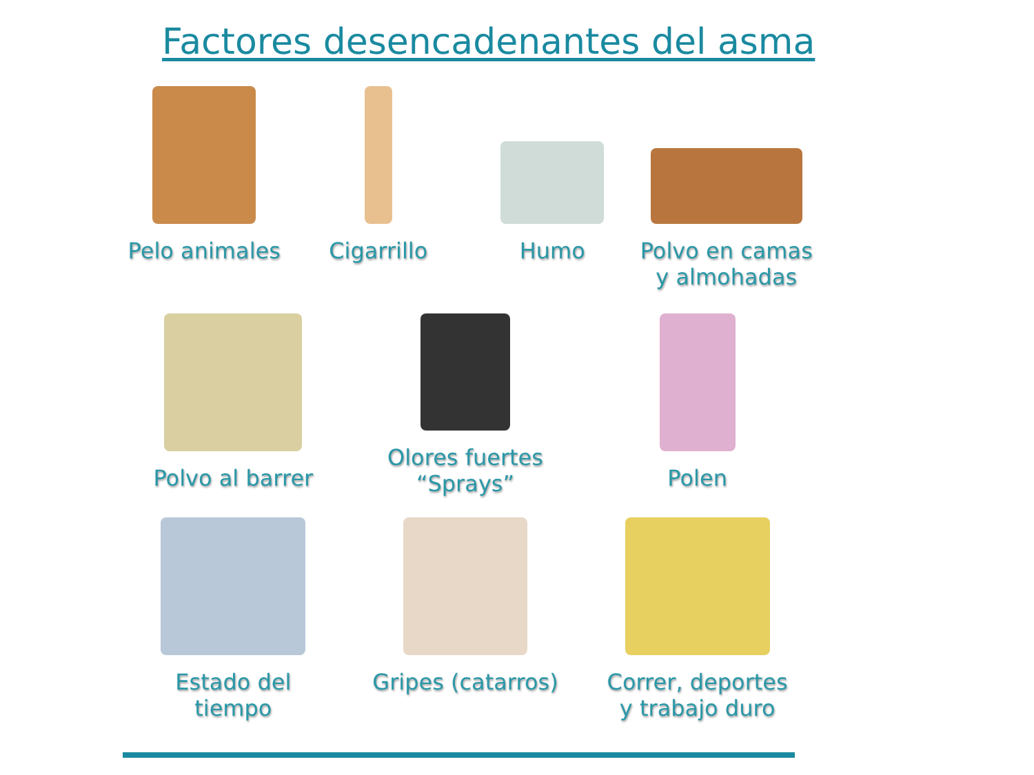Factores desencadenantes del asma
Pelo animales
Cigarrillo
Humo
Polvo en camas
y almohadas
Polvo al barrer
Olores fuertes
“Sprays”
Polen
Estado del
tiempo
Gripes (catarros)
Correr, deportes
y trabajo duro